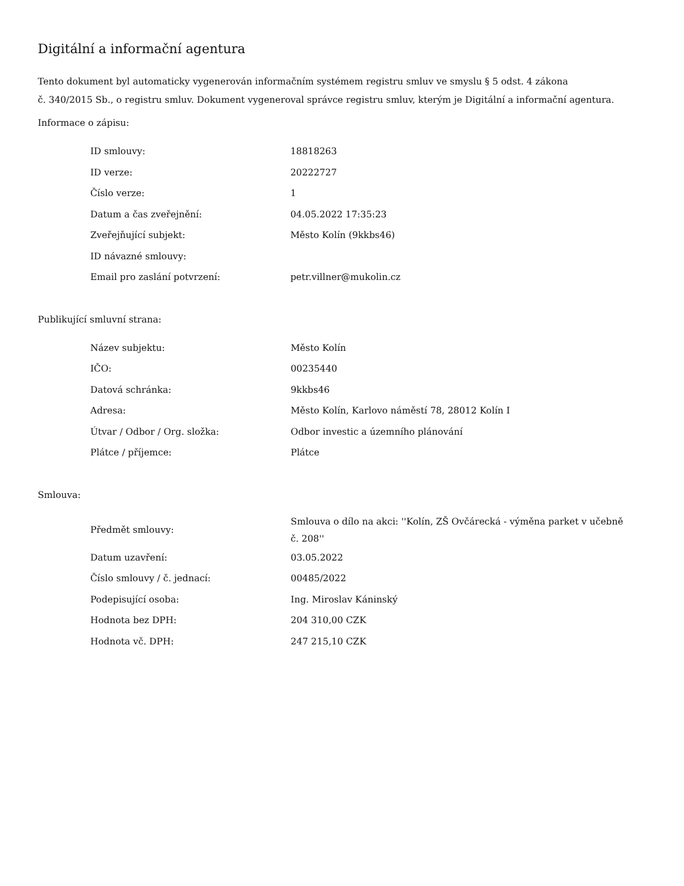Digitální a informační agentura
Tento dokument byl automaticky vygenerován informačním systémem registru smluv ve smyslu § 5 odst. 4 zákona
č. 340/2015 Sb., o registru smluv. Dokument vygeneroval správce registru smluv, kterým je Digitální a informační agentura.
Informace o zápisu:
| ID smlouvy: | 18818263 |
| ID verze: | 20222727 |
| Číslo verze: | 1 |
| Datum a čas zveřejnění: | 04.05.2022 17:35:23 |
| Zveřejňující subjekt: | Město Kolín (9kkbs46) |
| ID návazné smlouvy: | |
| Email pro zaslání potvrzení: | petr.villner@mukolin.cz |
Publikující smluvní strana:
| Název subjektu: | Město Kolín |
| IČO: | 00235440 |
| Datová schránka: | 9kkbs46 |
| Adresa: | Město Kolín, Karlovo náměstí 78, 28012 Kolín I |
| Útvar / Odbor / Org. složka: | Odbor investic a územního plánování |
| Plátce / příjemce: | Plátce |
Smlouva:
| Předmět smlouvy: | Smlouva o dílo na akci: ''Kolín, ZŠ Ovčárecká - výměna parket v učebně č. 208'' |
| Datum uzavření: | 03.05.2022 |
| Číslo smlouvy / č. jednací: | 00485/2022 |
| Podepisující osoba: | Ing. Miroslav Káninský |
| Hodnota bez DPH: | 204 310,00 CZK |
| Hodnota vč. DPH: | 247 215,10 CZK |